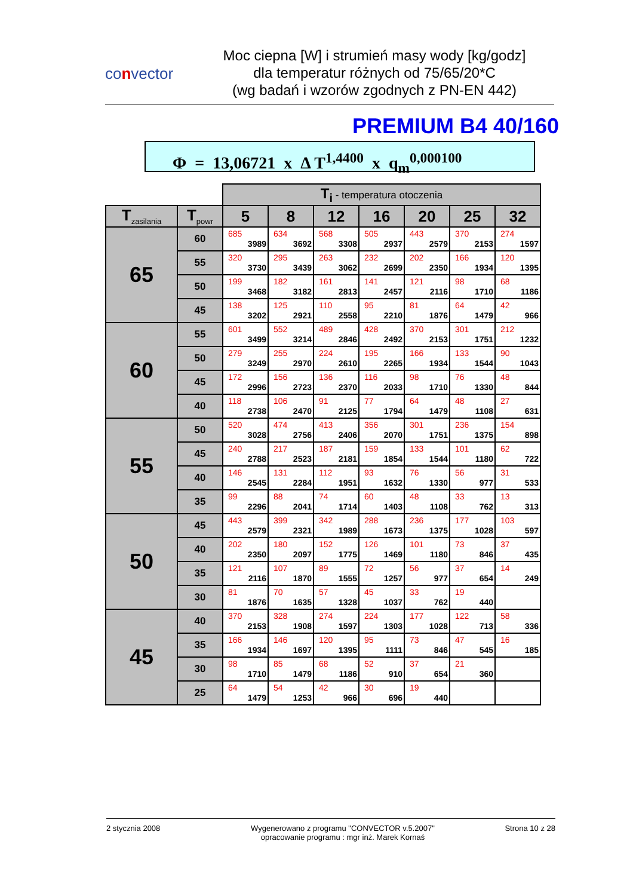convector
Moc ciepna [W] i strumień masy wody [kg/godz]
dla temperatur różnych od 75/65/20*C
(wg badań i wzorów zgodnych z PN-EN 442)
PREMIUM B4 40/160
Φ = 13,06721 x Δ T<sup>1,4400</sup> x q<sub>m</sub><sup>0,000100</sup>
| | | T<sub>i</sub> - temperatura otoczenia | | | | | | |
| T<sub>zasilania</sub> | T<sub>powr</sub> | 5 | 8 | 12 | 16 | 20 | 25 | 32 |
| 65 | 60 | 685 3989 | 634 3692 | 568 3308 | 505 2937 | 443 2579 | 370 2153 | 274 1597 |
| | 55 | 320 3730 | 295 3439 | 263 3062 | 232 2699 | 202 2350 | 166 1934 | 120 1395 |
| | 50 | 199 3468 | 182 3182 | 161 2813 | 141 2457 | 121 2116 | 98 1710 | 68 1186 |
| | 45 | 138 3202 | 125 2921 | 110 2558 | 95 2210 | 81 1876 | 64 1479 | 42 966 |
| 60 | 55 | 601 3499 | 552 3214 | 489 2846 | 428 2492 | 370 2153 | 301 1751 | 212 1232 |
| | 50 | 279 3249 | 255 2970 | 224 2610 | 195 2265 | 166 1934 | 133 1544 | 90 1043 |
| | 45 | 172 2996 | 156 2723 | 136 2370 | 116 2033 | 98 1710 | 76 1330 | 48 844 |
| | 40 | 118 2738 | 106 2470 | 91 2125 | 77 1794 | 64 1479 | 48 1108 | 27 631 |
| 55 | 50 | 520 3028 | 474 2756 | 413 2406 | 356 2070 | 301 1751 | 236 1375 | 154 898 |
| | 45 | 240 2788 | 217 2523 | 187 2181 | 159 1854 | 133 1544 | 101 1180 | 62 722 |
| | 40 | 146 2545 | 131 2284 | 112 1951 | 93 1632 | 76 1330 | 56 977 | 31 533 |
| | 35 | 99 2296 | 88 2041 | 74 1714 | 60 1403 | 48 1108 | 33 762 | 13 313 |
| 50 | 45 | 443 2579 | 399 2321 | 342 1989 | 288 1673 | 236 1375 | 177 1028 | 103 597 |
| | 40 | 202 2350 | 180 2097 | 152 1775 | 126 1469 | 101 1180 | 73 846 | 37 435 |
| | 35 | 121 2116 | 107 1870 | 89 1555 | 72 1257 | 56 977 | 37 654 | 14 249 |
| | 30 | 81 1876 | 70 1635 | 57 1328 | 45 1037 | 33 762 | 19 440 | |
| 45 | 40 | 370 2153 | 328 1908 | 274 1597 | 224 1303 | 177 1028 | 122 713 | 58 336 |
| | 35 | 166 1934 | 146 1697 | 120 1395 | 95 1111 | 73 846 | 47 545 | 16 185 |
| | 30 | 98 1710 | 85 1479 | 68 1186 | 52 910 | 37 654 | 21 360 | |
| | 25 | 64 1479 | 54 1253 | 42 966 | 30 696 | 19 440 | | |
2 stycznia 2008 Wygenerowano z programu "CONVECTOR v.5.2007"
opracowanie programu : mgr inż. Marek Kornaś
Strona 10 z 28